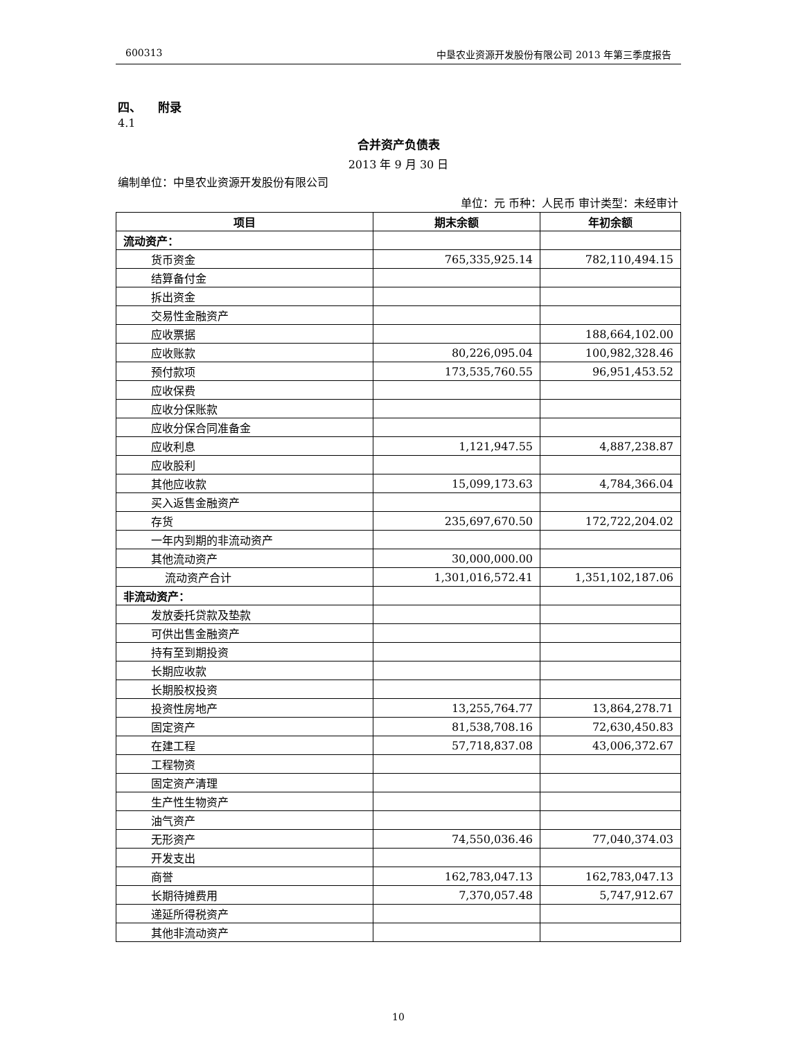600313 中垦农业资源开发股份有限公司 2013 年第三季度报告
四、 附录
4.1
合并资产负债表
2013 年 9 月 30 日
编制单位：中垦农业资源开发股份有限公司
单位：元 币种：人民币 审计类型：未经审计
| 项目 | 期末余额 | 年初余额 |
| --- | --- | --- |
| 流动资产： | | |
| 货币资金 | 765,335,925.14 | 782,110,494.15 |
| 结算备付金 | | |
| 拆出资金 | | |
| 交易性金融资产 | | |
| 应收票据 | | 188,664,102.00 |
| 应收账款 | 80,226,095.04 | 100,982,328.46 |
| 预付款项 | 173,535,760.55 | 96,951,453.52 |
| 应收保费 | | |
| 应收分保账款 | | |
| 应收分保合同准备金 | | |
| 应收利息 | 1,121,947.55 | 4,887,238.87 |
| 应收股利 | | |
| 其他应收款 | 15,099,173.63 | 4,784,366.04 |
| 买入返售金融资产 | | |
| 存货 | 235,697,670.50 | 172,722,204.02 |
| 一年内到期的非流动资产 | | |
| 其他流动资产 | 30,000,000.00 | |
| 流动资产合计 | 1,301,016,572.41 | 1,351,102,187.06 |
| 非流动资产： | | |
| 发放委托贷款及垫款 | | |
| 可供出售金融资产 | | |
| 持有至到期投资 | | |
| 长期应收款 | | |
| 长期股权投资 | | |
| 投资性房地产 | 13,255,764.77 | 13,864,278.71 |
| 固定资产 | 81,538,708.16 | 72,630,450.83 |
| 在建工程 | 57,718,837.08 | 43,006,372.67 |
| 工程物资 | | |
| 固定资产清理 | | |
| 生产性生物资产 | | |
| 油气资产 | | |
| 无形资产 | 74,550,036.46 | 77,040,374.03 |
| 开发支出 | | |
| 商誉 | 162,783,047.13 | 162,783,047.13 |
| 长期待摊费用 | 7,370,057.48 | 5,747,912.67 |
| 递延所得税资产 | | |
| 其他非流动资产 | | |
10